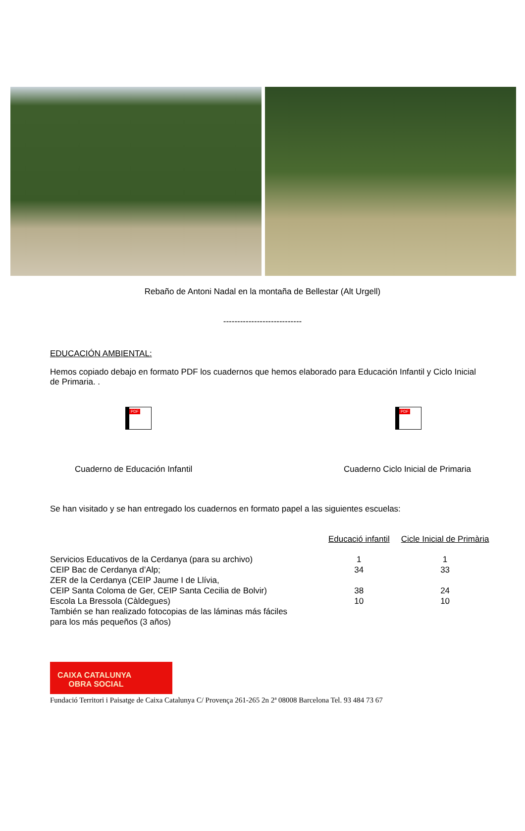Rebaño de Antoni Nadal en la montaña de Bellestar (Alt Urgell)
----------------------------
EDUCACIÓN AMBIENTAL:
Hemos copiado debajo en formato PDF los cuadernos que hemos elaborado para Educación Infantil y Ciclo Inicial de Primaria. .
PDF
PDF
Cuaderno de Educación Infantil Cuaderno Ciclo Inicial de Primaria
Se han visitado y se han entregado los cuadernos en formato papel a las siguientes escuelas:
| | Educació infantil | Cicle Inicial de Primària |
| --- | --- | --- |
| Servicios Educativos de la Cerdanya (para su archivo) | 1 | 1 |
| CEIP Bac de Cerdanya d’Alp; | 34 | 33 |
| ZER de la Cerdanya (CEIP Jaume I de Llívia, CEIP Santa Coloma de Ger, CEIP Santa Cecilia de Bolvir) | 38 | 24 |
| Escola La Bressola (Càldegues) | 10 | 10 |
| También se han realizado fotocopias de las láminas más fáciles para los más pequeños (3 años) | | |
CAIXA CATALUNYA
OBRA SOCIAL
Fundació Territori i Paisatge de Caixa Catalunya C/ Provença 261-265 2n 2ª 08008 Barcelona Tel. 93 484 73 67